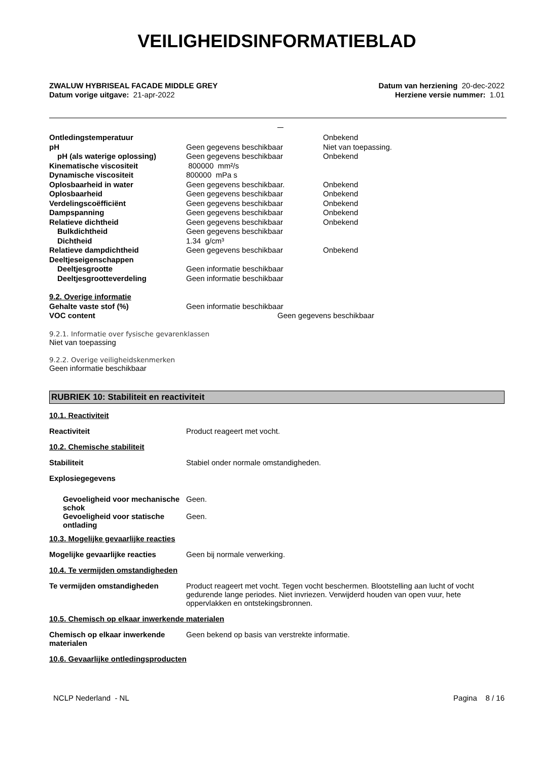VEILIGHEIDSINFORMATIEBLAD
ZWALUW HYBRISEAL FACADE MIDDLE GREY
Datum vorige uitgave: 21-apr-2022
Datum van herziening 20-dec-2022
Herziene versie nummer: 1.01
| Ontledingstemperatuur | | Onbekend |
| pH | Geen gegevens beschikbaar | Niet van toepassing. |
| pH (als waterige oplossing) | Geen gegevens beschikbaar | Onbekend |
| Kinematische viscositeit | 800000 mm²/s | |
| Dynamische viscositeit | 800000 mPa s | |
| Oplosbaarheid in water | Geen gegevens beschikbaar. | Onbekend |
| Oplosbaarheid | Geen gegevens beschikbaar | Onbekend |
| Verdelingscoëfficiënt | Geen gegevens beschikbaar | Onbekend |
| Dampspanning | Geen gegevens beschikbaar | Onbekend |
| Relatieve dichtheid | Geen gegevens beschikbaar | Onbekend |
| Bulkdichtheid | Geen gegevens beschikbaar | |
| Dichtheid | 1.34 g/cm³ | |
| Relatieve dampdichtheid | Geen gegevens beschikbaar | Onbekend |
| Deeltjeseigenschappen | | |
| Deeltjesgrootte | Geen informatie beschikbaar | |
| Deeltjesgrootteverdeling | Geen informatie beschikbaar | |
| 9.2. Overige informatie | | |
| Gehalte vaste stof (%) | Geen informatie beschikbaar | |
| VOC content | Geen gegevens beschikbaar | |
9.2.1. Informatie over fysische gevarenklassen
Niet van toepassing
9.2.2. Overige veiligheidskenmerken
Geen informatie beschikbaar
RUBRIEK 10: Stabiliteit en reactiviteit
10.1. Reactiviteit
Reactiviteit Product reageert met vocht.
10.2. Chemische stabiliteit
Stabiliteit Stabiel onder normale omstandigheden.
Explosiegegevens
Gevoeligheid voor mechanische schok
Geen.
Gevoeligheid voor statische ontlading
Geen.
10.3. Mogelijke gevaarlijke reacties
Mogelijke gevaarlijke reacties Geen bij normale verwerking.
10.4. Te vermijden omstandigheden
Te vermijden omstandigheden Product reageert met vocht. Tegen vocht beschermen. Blootstelling aan lucht of vocht gedurende lange periodes. Niet invriezen. Verwijderd houden van open vuur, hete oppervlakken en ontstekingsbronnen.
10.5. Chemisch op elkaar inwerkende materialen
Chemisch op elkaar inwerkende materialen
Geen bekend op basis van verstrekte informatie.
10.6. Gevaarlijke ontledingsproducten
NCLP Nederland - NL Pagina 8 / 16